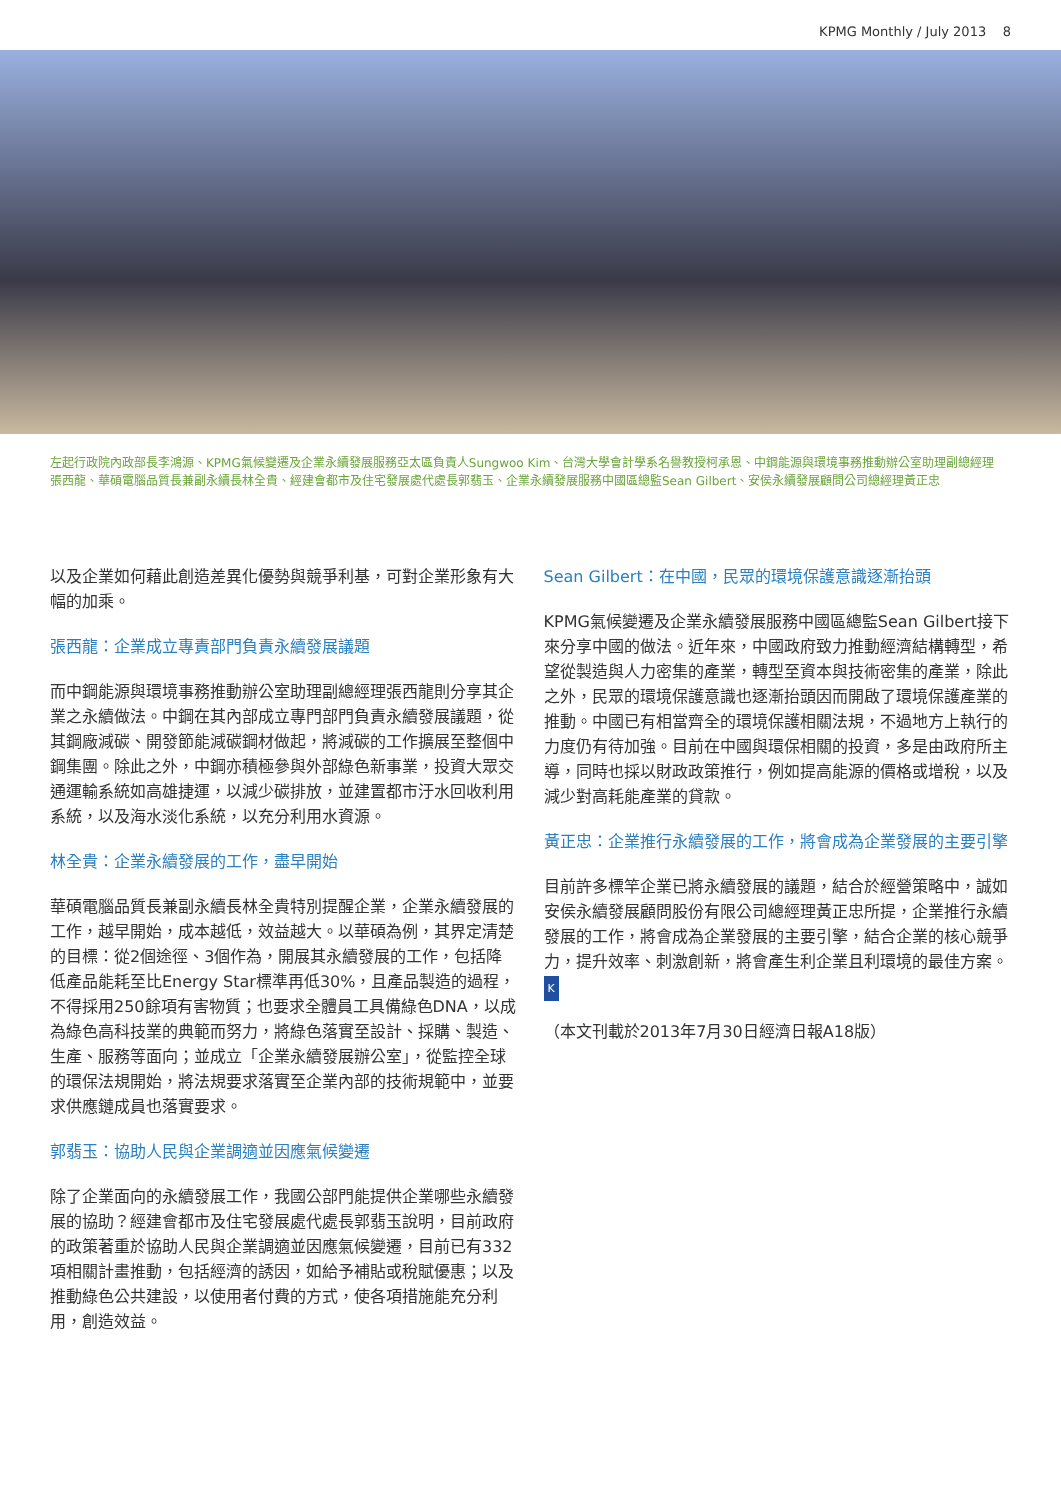KPMG Monthly / July 2013 8
左起行政院內政部長李鴻源、KPMG氣候變遷及企業永續發展服務亞太區負責人Sungwoo Kim、台灣大學會計學系名譽教授柯承恩、中鋼能源與環境事務推動辦公室助理副總經理張西龍、華碩電腦品質長兼副永續長林全貴、經建會都市及住宅發展處代處長郭翡玉、企業永續發展服務中國區總監Sean Gilbert、安侯永續發展顧問公司總經理黃正忠
以及企業如何藉此創造差異化優勢與競爭利基，可對企業形象有大幅的加乘。
張西龍：企業成立專責部門負責永續發展議題
而中鋼能源與環境事務推動辦公室助理副總經理張西龍則分享其企業之永續做法。中鋼在其內部成立專門部門負責永續發展議題，從其鋼廠減碳、開發節能減碳鋼材做起，將減碳的工作擴展至整個中鋼集團。除此之外，中鋼亦積極參與外部綠色新事業，投資大眾交通運輸系統如高雄捷運，以減少碳排放，並建置都市汙水回收利用系統，以及海水淡化系統，以充分利用水資源。
林全貴：企業永續發展的工作，盡早開始
華碩電腦品質長兼副永續長林全貴特別提醒企業，企業永續發展的工作，越早開始，成本越低，效益越大。以華碩為例，其界定清楚的目標：從2個途徑、3個作為，開展其永續發展的工作，包括降低產品能耗至比Energy Star標準再低30%，且產品製造的過程，不得採用250餘項有害物質；也要求全體員工具備綠色DNA，以成為綠色高科技業的典範而努力，將綠色落實至設計、採購、製造、生產、服務等面向；並成立「企業永續發展辦公室」，從監控全球的環保法規開始，將法規要求落實至企業內部的技術規範中，並要求供應鏈成員也落實要求。
郭翡玉：協助人民與企業調適並因應氣候變遷
除了企業面向的永續發展工作，我國公部門能提供企業哪些永續發展的協助？經建會都市及住宅發展處代處長郭翡玉說明，目前政府的政策著重於協助人民與企業調適並因應氣候變遷，目前已有332項相關計畫推動，包括經濟的誘因，如給予補貼或稅賦優惠；以及推動綠色公共建設，以使用者付費的方式，使各項措施能充分利用，創造效益。
Sean Gilbert：在中國，民眾的環境保護意識逐漸抬頭
KPMG氣候變遷及企業永續發展服務中國區總監Sean Gilbert接下來分享中國的做法。近年來，中國政府致力推動經濟結構轉型，希望從製造與人力密集的產業，轉型至資本與技術密集的產業，除此之外，民眾的環境保護意識也逐漸抬頭因而開啟了環境保護產業的推動。中國已有相當齊全的環境保護相關法規，不過地方上執行的力度仍有待加強。目前在中國與環保相關的投資，多是由政府所主導，同時也採以財政政策推行，例如提高能源的價格或增稅，以及減少對高耗能產業的貸款。
黃正忠：企業推行永續發展的工作，將會成為企業發展的主要引擎
目前許多標竿企業已將永續發展的議題，結合於經營策略中，誠如安侯永續發展顧問股份有限公司總經理黃正忠所提，企業推行永續發展的工作，將會成為企業發展的主要引擎，結合企業的核心競爭力，提升效率、刺激創新，將會產生利企業且利環境的最佳方案。 K
（本文刊載於2013年7月30日經濟日報A18版）